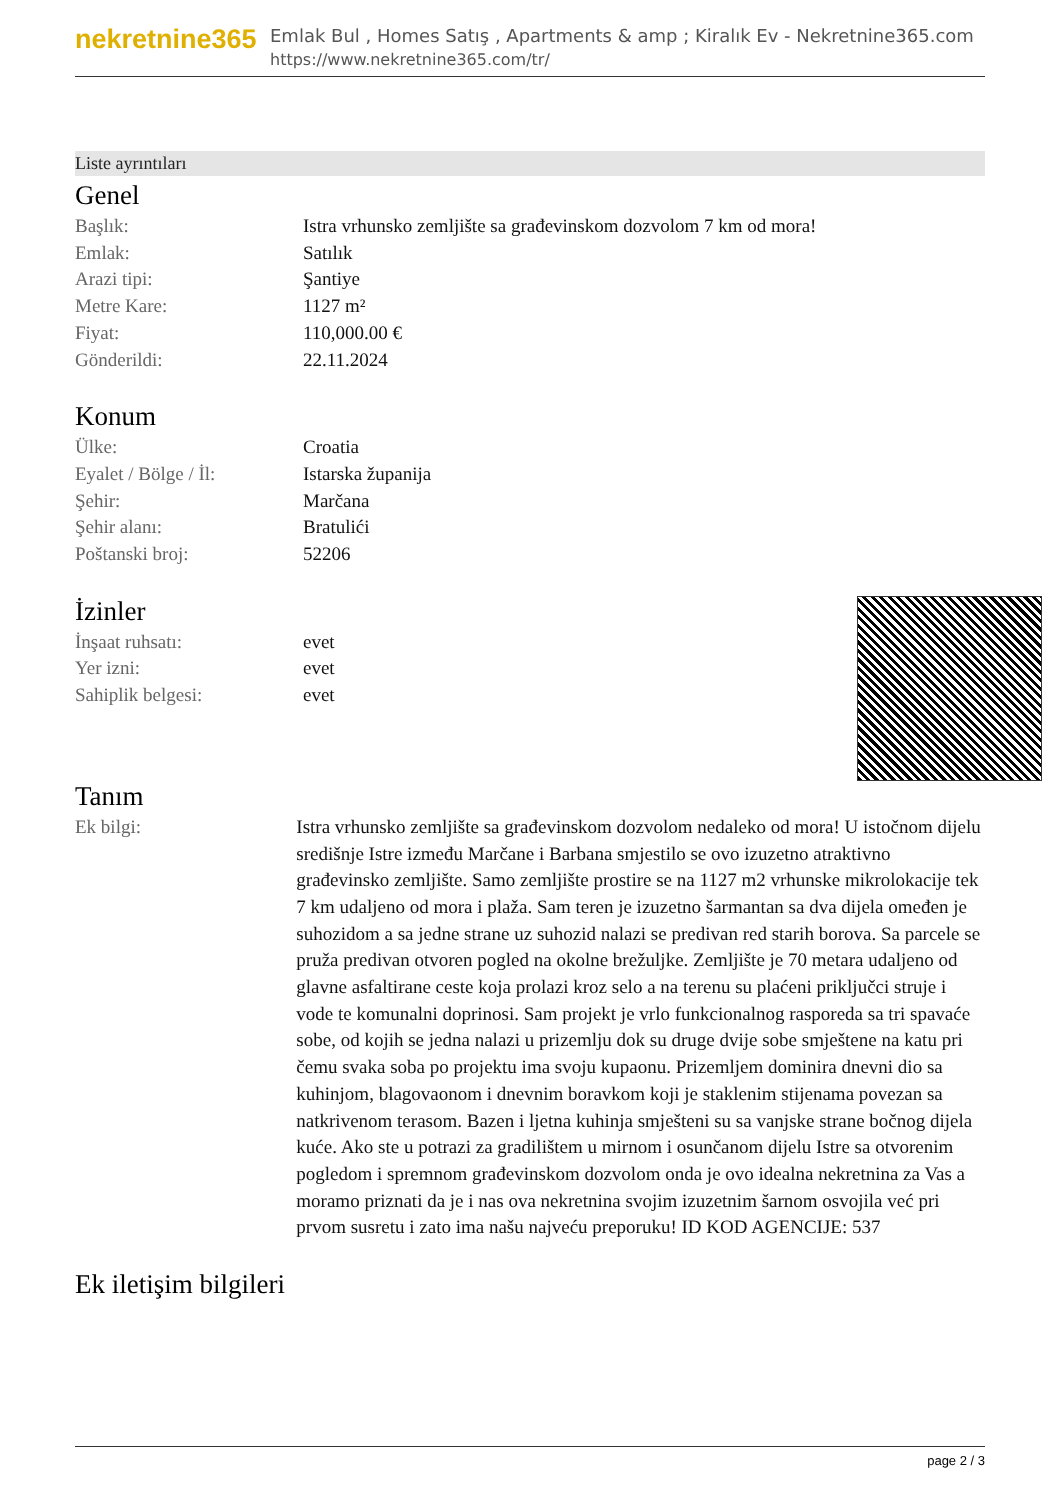nekretnine365
Emlak Bul , Homes Satış , Apartments & amp ; Kiralık Ev - Nekretnine365.com
https://www.nekretnine365.com/tr/
Liste ayrıntıları
Genel
| Başlık: | Istra vrhunsko zemljište sa građevinskom dozvolom 7 km od mora! |
| Emlak: | Satılık |
| Arazi tipi: | Şantiye |
| Metre Kare: | 1127 m² |
| Fiyat: | 110,000.00 € |
| Gönderildi: | 22.11.2024 |
Konum
| Ülke: | Croatia |
| Eyalet / Bölge / İl: | Istarska županija |
| Şehir: | Marčana |
| Şehir alanı: | Bratulići |
| Poštanski broj: | 52206 |
İzinler
| İnşaat ruhsatı: | evet |
| Yer izni: | evet |
| Sahiplik belgesi: | evet |
Tanım
| Ek bilgi: | Istra vrhunsko zemljište sa građevinskom dozvolom nedaleko od mora! U istočnom dijelu središnje Istre između Marčane i Barbana smjestilo se ovo izuzetno atraktivno građevinsko zemljište. Samo zemljište prostire se na 1127 m2 vrhunske mikrolokacije tek 7 km udaljeno od mora i plaža. Sam teren je izuzetno šarmantan sa dva dijela omeđen je suhozidom a sa jedne strane uz suhozid nalazi se predivan red starih borova. Sa parcele se pruža predivan otvoren pogled na okolne brežuljke. Zemljište je 70 metara udaljeno od glavne asfaltirane ceste koja prolazi kroz selo a na terenu su plaćeni priključci struje i vode te komunalni doprinosi. Sam projekt je vrlo funkcionalnog rasporeda sa tri spavaće sobe, od kojih se jedna nalazi u prizemlju dok su druge dvije sobe smještene na katu pri čemu svaka soba po projektu ima svoju kupaonu. Prizemljem dominira dnevni dio sa kuhinjom, blagovaonom i dnevnim boravkom koji je staklenim stijenama povezan sa natkrivenom terasom. Bazen i ljetna kuhinja smješteni su sa vanjske strane bočnog dijela kuće. Ako ste u potrazi za gradilištem u mirnom i osunčanom dijelu Istre sa otvorenim pogledom i spremnom građevinskom dozvolom onda je ovo idealna nekretnina za Vas a moramo priznati da je i nas ova nekretnina svojim izuzetnim šarnom osvojila već pri prvom susretu i zato ima našu najveću preporuku! ID KOD AGENCIJE: 537 |
Ek iletişim bilgileri
page 2 / 3